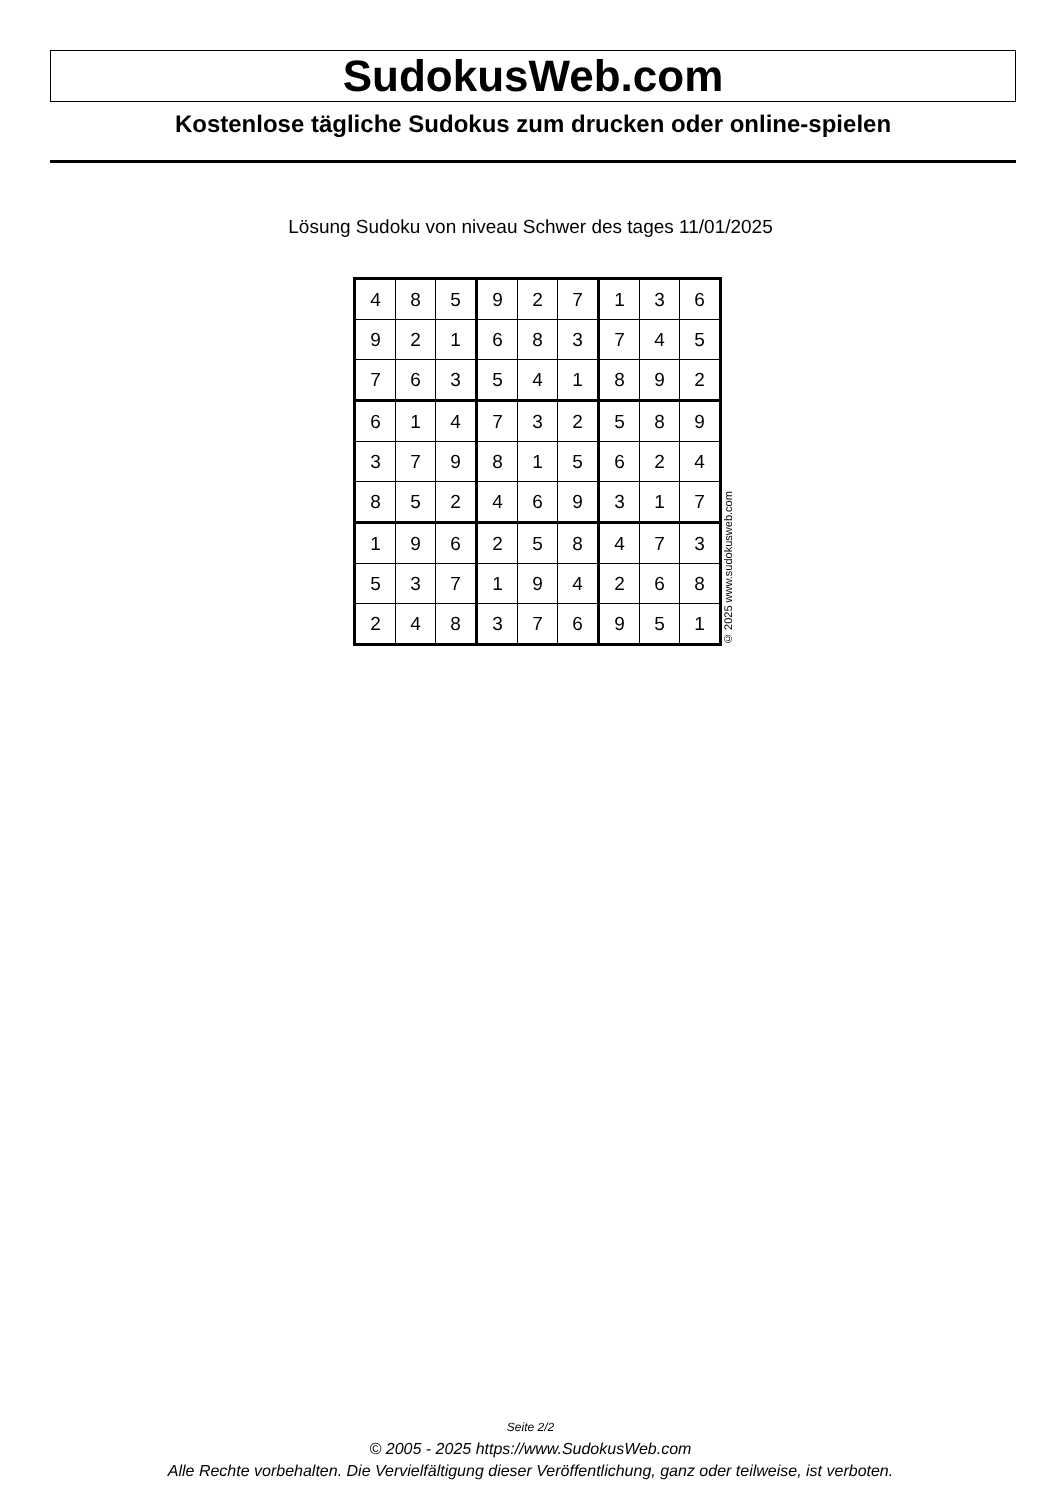SudokusWeb.com
Kostenlose tägliche Sudokus zum drucken oder online-spielen
Lösung Sudoku von niveau Schwer des tages 11/01/2025
| 4 | 8 | 5 | 9 | 2 | 7 | 1 | 3 | 6 |
| 9 | 2 | 1 | 6 | 8 | 3 | 7 | 4 | 5 |
| 7 | 6 | 3 | 5 | 4 | 1 | 8 | 9 | 2 |
| 6 | 1 | 4 | 7 | 3 | 2 | 5 | 8 | 9 |
| 3 | 7 | 9 | 8 | 1 | 5 | 6 | 2 | 4 |
| 8 | 5 | 2 | 4 | 6 | 9 | 3 | 1 | 7 |
| 1 | 9 | 6 | 2 | 5 | 8 | 4 | 7 | 3 |
| 5 | 3 | 7 | 1 | 9 | 4 | 2 | 6 | 8 |
| 2 | 4 | 8 | 3 | 7 | 6 | 9 | 5 | 1 |
© 2025 www.sudokusweb.com
Seite 2/2
© 2005 - 2025 https://www.SudokusWeb.com
Alle Rechte vorbehalten. Die Vervielfältigung dieser Veröffentlichung, ganz oder teilweise, ist verboten.